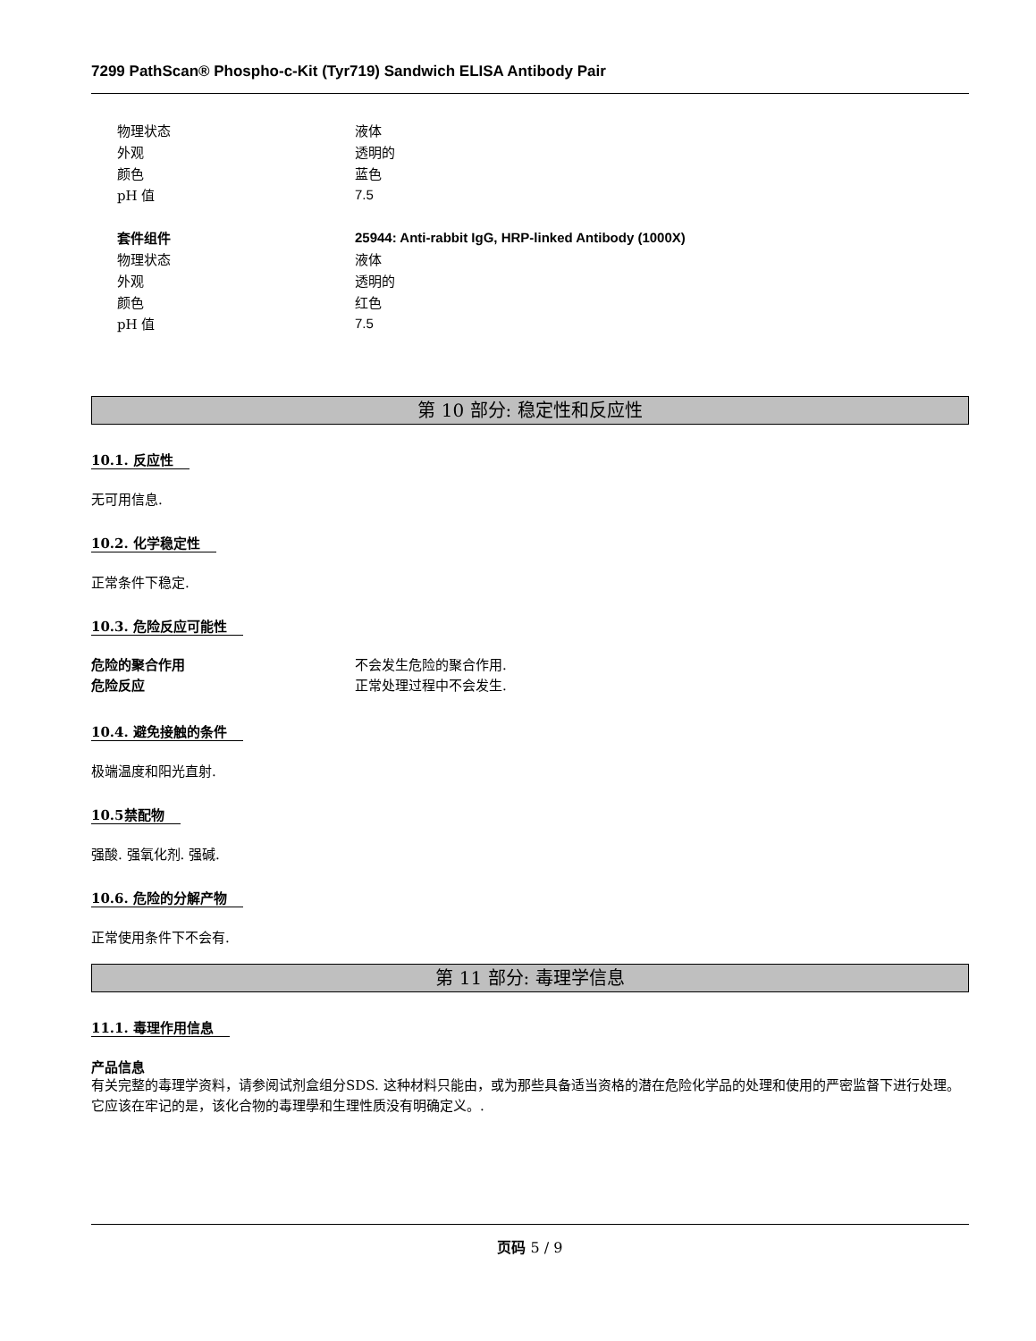7299 PathScan® Phospho-c-Kit (Tyr719) Sandwich ELISA Antibody Pair
物理状态 液体
外观 透明的
颜色 蓝色
pH 值 7.5
套件组件 25944: Anti-rabbit IgG, HRP-linked Antibody (1000X)
物理状态 液体
外观 透明的
颜色 红色
pH 值 7.5
第 10 部分: 稳定性和反应性
10.1. 反应性
无可用信息.
10.2. 化学稳定性
正常条件下稳定.
10.3. 危险反应可能性
危险的聚合作用 不会发生危险的聚合作用.
危险反应 正常处理过程中不会发生.
10.4. 避免接触的条件
极端温度和阳光直射.
10.5禁配物
强酸. 强氧化剂. 强碱.
10.6. 危险的分解产物
正常使用条件下不会有.
第 11 部分: 毒理学信息
11.1. 毒理作用信息
产品信息
有关完整的毒理学资料，请参阅试剂盒组分SDS. 这种材料只能由，或为那些具备适当资格的潜在危险化学品的处理和使用的严密监督下进行处理。它应该在牢记的是，该化合物的毒理學和生理性质没有明确定义。.
页码 5 / 9